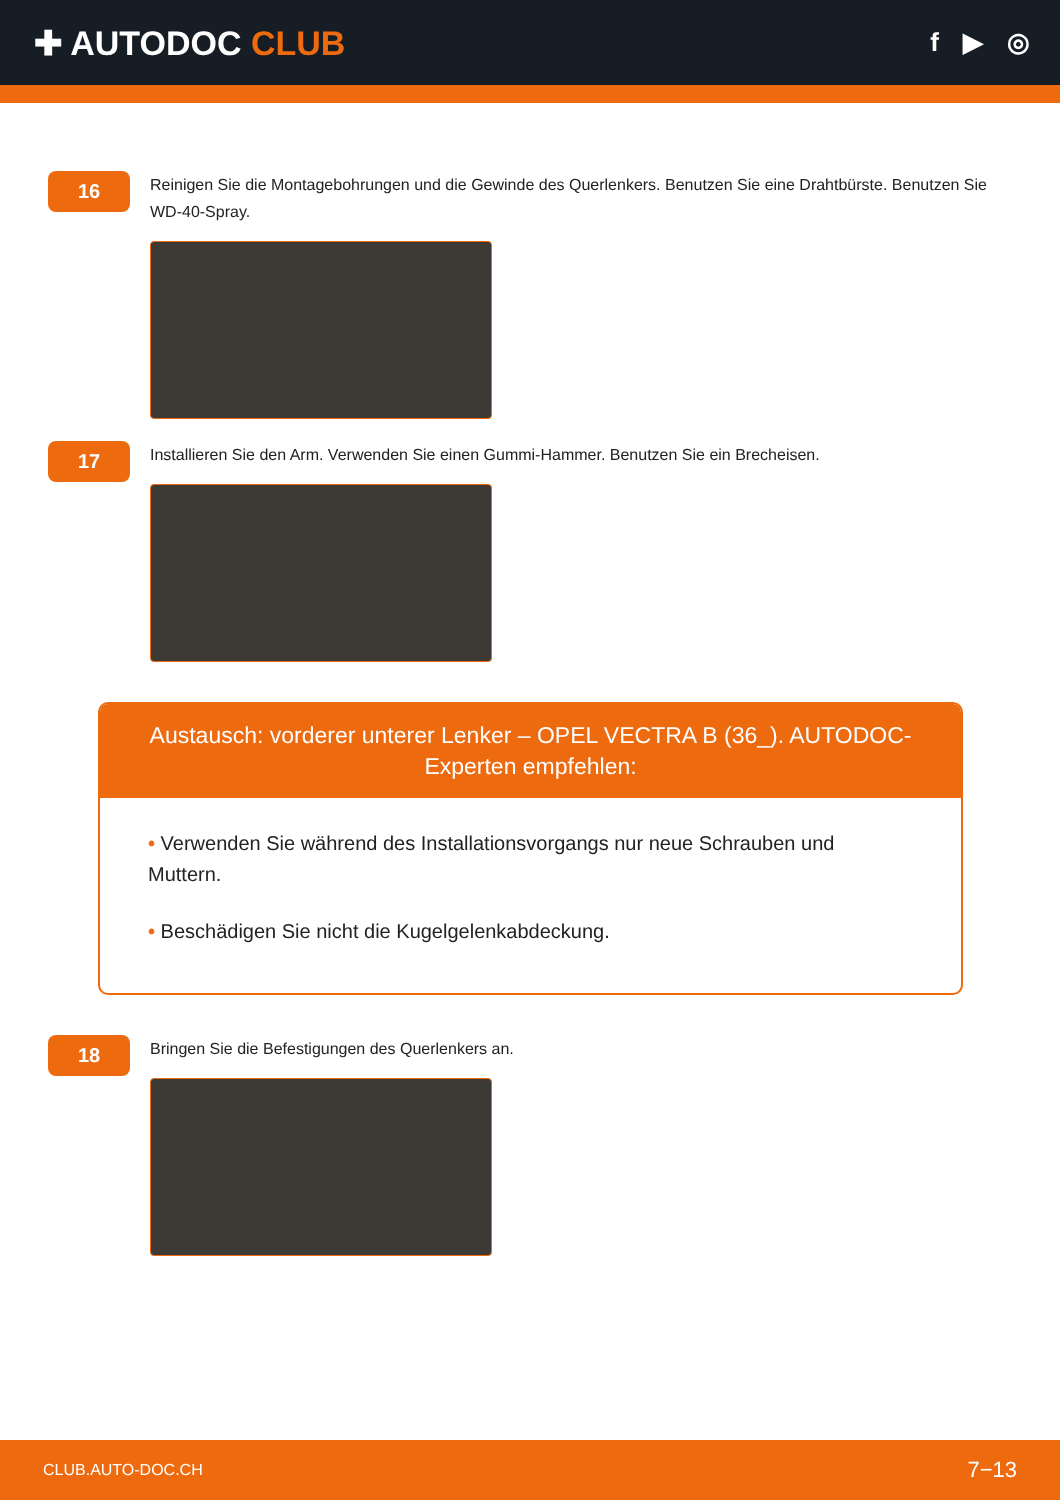✚ AUTODOC CLUB
f ▶ ◎
16
Reinigen Sie die Montagebohrungen und die Gewinde des Querlenkers. Benutzen Sie eine Drahtbürste. Benutzen Sie WD-40-Spray.
17
Installieren Sie den Arm. Verwenden Sie einen Gummi-Hammer. Benutzen Sie ein Brecheisen.
Austausch: vorderer unterer Lenker – OPEL VECTRA B (36_). AUTODOC-Experten empfehlen:
• Verwenden Sie während des Installationsvorgangs nur neue Schrauben und Muttern.
• Beschädigen Sie nicht die Kugelgelenkabdeckung.
18
Bringen Sie die Befestigungen des Querlenkers an.
CLUB.AUTO-DOC.CH 7−13